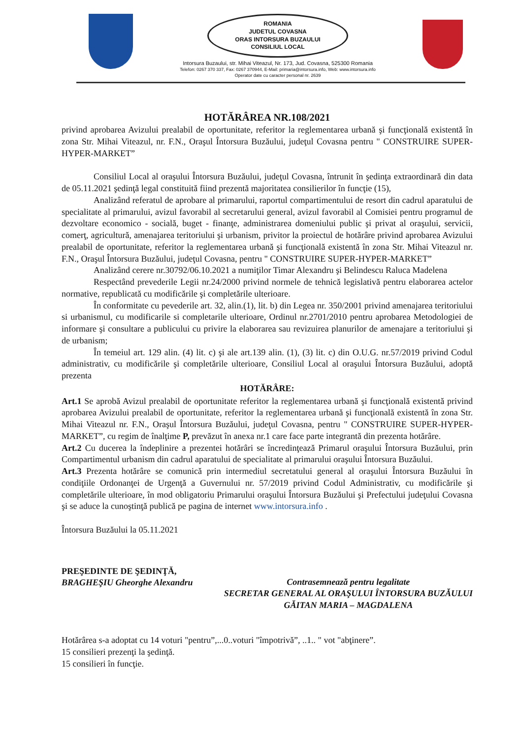ROMANIA
JUDETUL COVASNA
ORAS INTORSURA BUZAULUI
CONSILIUL LOCAL
Intorsura Buzaului, str. Mihai Viteazul, Nr. 173, Jud. Covasna, 525300 Romania
Telefon: 0267 370 337, Fax: 0267 370944, E-Mail: primaria@intorsura.info, Web: www.intorsura.info
Operator date cu caracter personal nr. 2639
HOTĂRÂREA NR.108/2021
privind aprobarea Avizului prealabil de oportunitate, referitor la reglementarea urbană şi funcţională existentă în zona Str. Mihai Viteazul, nr. F.N., Oraşul Întorsura Buzăului, judeţul Covasna pentru " CONSTRUIRE SUPER-HYPER-MARKET”
Consiliul Local al oraşului Întorsura Buzăului, judeţul Covasna, întrunit în şedinţa extraordinară din data de 05.11.2021 şedinţă legal constituită fiind prezentă majoritatea consilierilor în funcţie (15),
Analizând referatul de aprobare al primarului, raportul compartimentului de resort din cadrul aparatului de specialitate al primarului, avizul favorabil al secretarului general, avizul favorabil al Comisiei pentru programul de dezvoltare economico - socială, buget - finanţe, administrarea domeniului public şi privat al oraşului, servicii, comerţ, agricultură, amenajarea teritoriului şi urbanism, privitor la proiectul de hotărâre privind aprobarea Avizului prealabil de oportunitate, referitor la reglementarea urbană şi funcţională existentă în zona Str. Mihai Viteazul nr. F.N., Oraşul Întorsura Buzăului, judeţul Covasna, pentru " CONSTRUIRE SUPER-HYPER-MARKET”
Analizând cerere nr.30792/06.10.2021 a numiţilor Timar Alexandru şi Belindescu Raluca Madelena
Respectând prevederile Legii nr.24/2000 privind normele de tehnică legislativă pentru elaborarea actelor normative, republicată cu modificările şi completările ulterioare.
În conformitate cu pevederile art. 32, alin.(1), lit. b) din Legea nr. 350/2001 privind amenajarea teritoriului si urbanismul, cu modificarile si completarile ulterioare, Ordinul nr.2701/2010 pentru aprobarea Metodologiei de informare şi consultare a publicului cu privire la elaborarea sau revizuirea planurilor de amenajare a teritoriului şi de urbanism;
În temeiul art. 129 alin. (4) lit. c) şi ale art.139 alin. (1), (3) lit. c) din O.U.G. nr.57/2019 privind Codul administrativ, cu modificările şi completările ulterioare, Consiliul Local al oraşului Întorsura Buzăului, adoptă prezenta
HOTĂRÂRE:
Art.1 Se aprobă Avizul prealabil de oportunitate referitor la reglementarea urbană şi funcţională existentă privind aprobarea Avizului prealabil de oportunitate, referitor la reglementarea urbană şi funcţională existentă în zona Str. Mihai Viteazul nr. F.N., Oraşul Întorsura Buzăului, judeţul Covasna, pentru " CONSTRUIRE SUPER-HYPER-MARKET”, cu regim de înalţime P, prevăzut în anexa nr.1 care face parte integrantă din prezenta hotărâre.
Art.2 Cu ducerea la îndeplinire a prezentei hotărâri se încredinţează Primarul oraşului Întorsura Buzăului, prin Compartimentul urbanism din cadrul aparatului de specialitate al primarului oraşului Întorsura Buzăului.
Art.3 Prezenta hotărâre se comunică prin intermediul secretatului general al oraşului Întorsura Buzăului în condiţiile Ordonanţei de Urgenţă a Guvernului nr. 57/2019 privind Codul Administrativ, cu modificările şi completările ulterioare, în mod obligatoriu Primarului oraşului Întorsura Buzăului şi Prefectului judeţului Covasna şi se aduce la cunoştinţă publică pe pagina de internet www.intorsura.info .
Întorsura Buzăului la 05.11.2021
PREŞEDINTE DE ŞEDINŢĂ,
BRAGHEŞIU Gheorghe Alexandru
Contrasemnează pentru legalitate
SECRETAR GENERAL AL ORAŞULUI ÎNTORSURA BUZĂULUI
GĂITAN MARIA – MAGDALENA
Hotărârea s-a adoptat cu 14 voturi "pentru”,...0..voturi "împotrivă”, ..1.. " vot "abţinere”.
15 consilieri prezenţi la şedinţă.
15 consilieri în funcţie.